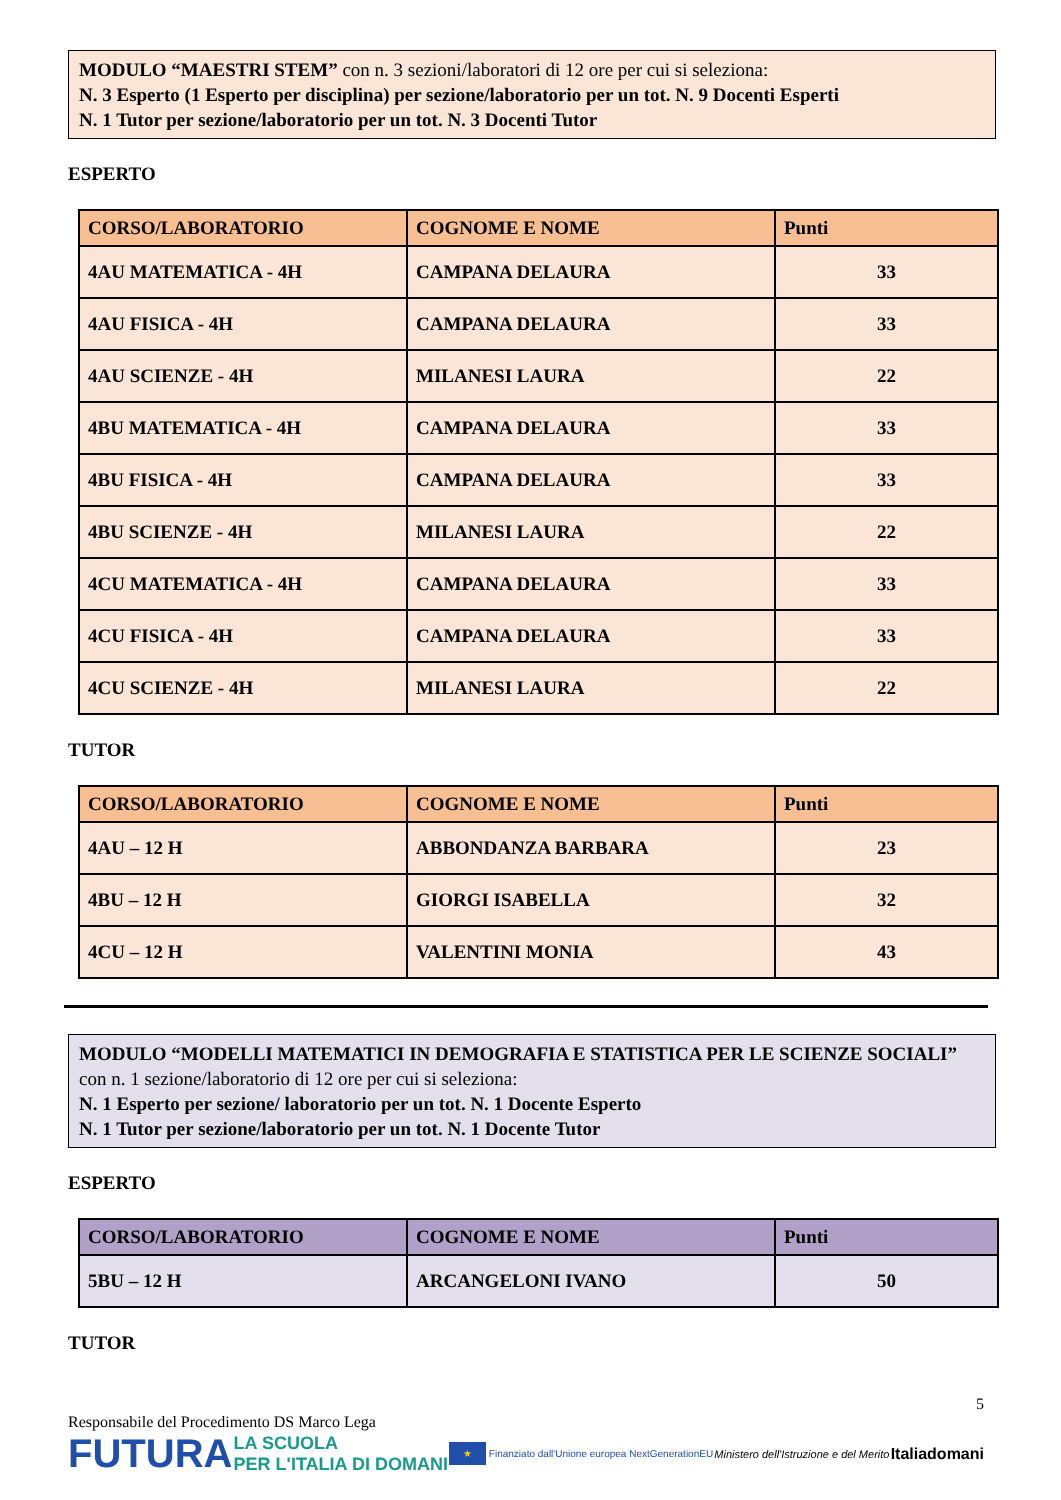MODULO “MAESTRI STEM” con n. 3 sezioni/laboratori di 12 ore per cui si seleziona:
N. 3 Esperto (1 Esperto per disciplina) per sezione/laboratorio per un tot. N. 9 Docenti Esperti
N. 1 Tutor per sezione/laboratorio per un tot. N. 3 Docenti Tutor
ESPERTO
| CORSO/LABORATORIO | COGNOME E NOME | Punti |
| --- | --- | --- |
| 4AU MATEMATICA - 4H | CAMPANA DELAURA | 33 |
| 4AU FISICA - 4H | CAMPANA DELAURA | 33 |
| 4AU SCIENZE - 4H | MILANESI LAURA | 22 |
| 4BU MATEMATICA - 4H | CAMPANA DELAURA | 33 |
| 4BU FISICA - 4H | CAMPANA DELAURA | 33 |
| 4BU SCIENZE - 4H | MILANESI LAURA | 22 |
| 4CU MATEMATICA - 4H | CAMPANA DELAURA | 33 |
| 4CU FISICA - 4H | CAMPANA DELAURA | 33 |
| 4CU SCIENZE - 4H | MILANESI LAURA | 22 |
TUTOR
| CORSO/LABORATORIO | COGNOME E NOME | Punti |
| --- | --- | --- |
| 4AU – 12 H | ABBONDANZA BARBARA | 23 |
| 4BU – 12 H | GIORGI ISABELLA | 32 |
| 4CU – 12 H | VALENTINI MONIA | 43 |
MODULO “MODELLI MATEMATICI IN DEMOGRAFIA E STATISTICA PER LE SCIENZE SOCIALI” con n. 1 sezione/laboratorio di 12 ore per cui si seleziona:
N. 1 Esperto per sezione/ laboratorio per un tot. N. 1 Docente Esperto
N. 1 Tutor per sezione/laboratorio per un tot. N. 1 Docente Tutor
ESPERTO
| CORSO/LABORATORIO | COGNOME E NOME | Punti |
| --- | --- | --- |
| 5BU – 12 H | ARCANGELONI IVANO | 50 |
TUTOR
5
Responsabile del Procedimento DS Marco Lega
FUTURA LA SCUOLA
PER L'ITALIA DI DOMANI ★ Finanziato dall'Unione europea NextGenerationEU Ministero dell'Istruzione e del Merito Italiadomani